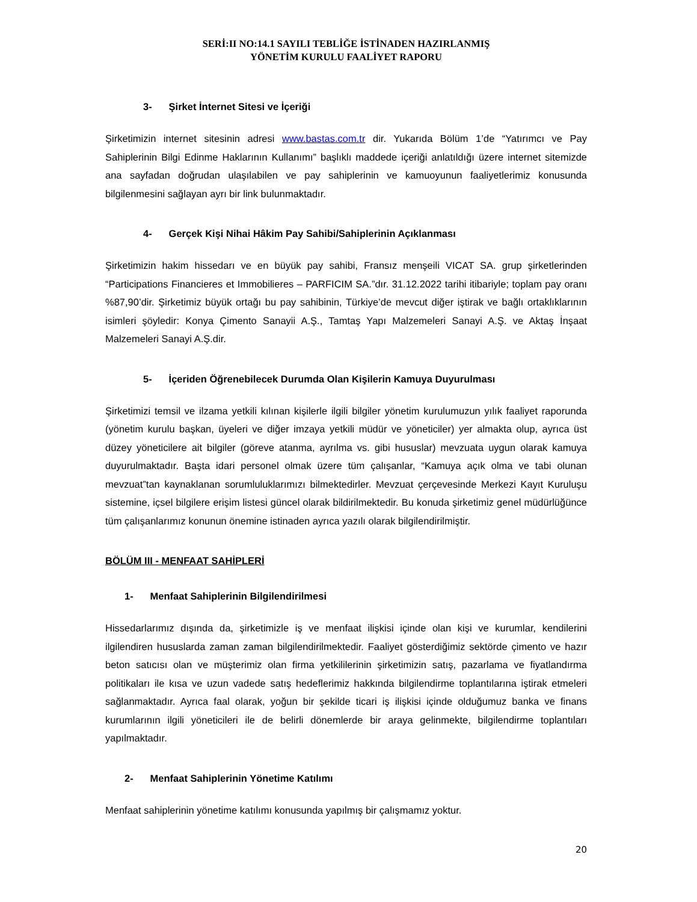SERİ:II NO:14.1 SAYILI TEBLİĞE İSTİNADEN HAZIRLANMIŞ
YÖNETİM KURULU FAALİYET RAPORU
3- Şirket İnternet Sitesi ve İçeriği
Şirketimizin internet sitesinin adresi www.bastas.com.tr dir. Yukarıda Bölüm 1’de “Yatırımcı ve Pay Sahiplerinin Bilgi Edinme Haklarının Kullanımı” başlıklı maddede içeriği anlatıldığı üzere internet sitemizde ana sayfadan doğrudan ulaşılabilen ve pay sahiplerinin ve kamuoyunun faaliyetlerimiz konusunda bilgilenmesini sağlayan ayrı bir link bulunmaktadır.
4- Gerçek Kişi Nihai Hâkim Pay Sahibi/Sahiplerinin Açıklanması
Şirketimizin hakim hissedarı ve en büyük pay sahibi, Fransız menşeili VICAT SA. grup şirketlerinden “Participations Financieres et Immobilieres – PARFICIM SA.”dır. 31.12.2022 tarihi itibariyle; toplam pay oranı %87,90’dir. Şirketimiz büyük ortağı bu pay sahibinin, Türkiye’de mevcut diğer iştirak ve bağlı ortaklıklarının isimleri şöyledir: Konya Çimento Sanayii A.Ş., Tamtaş Yapı Malzemeleri Sanayi A.Ş. ve Aktaş İnşaat Malzemeleri Sanayi A.Ş.dir.
5- İçeriden Öğrenebilecek Durumda Olan Kişilerin Kamuya Duyurulması
Şirketimizi temsil ve ilzama yetkili kılınan kişilerle ilgili bilgiler yönetim kurulumuzun yılık faaliyet raporunda (yönetim kurulu başkan, üyeleri ve diğer imzaya yetkili müdür ve yöneticiler) yer almakta olup, ayrıca üst düzey yöneticilere ait bilgiler (göreve atanma, ayrılma vs. gibi hususlar) mevzuata uygun olarak kamuya duyurulmaktadır. Başta idari personel olmak üzere tüm çalışanlar, “Kamuya açık olma ve tabi olunan mevzuat”tan kaynaklanan sorumluluklarımızı bilmektedirler. Mevzuat çerçevesinde Merkezi Kayıt Kuruluşu sistemine, içsel bilgilere erişim listesi güncel olarak bildirilmektedir. Bu konuda şirketimiz genel müdürlüğünce tüm çalışanlarımız konunun önemine istinaden ayrıca yazılı olarak bilgilendirilmiştir.
BÖLÜM III - MENFAAT SAHİPLERİ
1- Menfaat Sahiplerinin Bilgilendirilmesi
Hissedarlarımız dışında da, şirketimizle iş ve menfaat ilişkisi içinde olan kişi ve kurumlar, kendilerini ilgilendiren hususlarda zaman zaman bilgilendirilmektedir. Faaliyet gösterdiğimiz sektörde çimento ve hazır beton satıcısı olan ve müşterimiz olan firma yetkililerinin şirketimizin satış, pazarlama ve fiyatlandırma politikaları ile kısa ve uzun vadede satış hedeflerimiz hakkında bilgilendirme toplantılarına iştirak etmeleri sağlanmaktadır. Ayrıca faal olarak, yoğun bir şekilde ticari iş ilişkisi içinde olduğumuz banka ve finans kurumlarının ilgili yöneticileri ile de belirli dönemlerde bir araya gelinmekte, bilgilendirme toplantıları yapılmaktadır.
2- Menfaat Sahiplerinin Yönetime Katılımı
Menfaat sahiplerinin yönetime katılımı konusunda yapılmış bir çalışmamız yoktur.
20